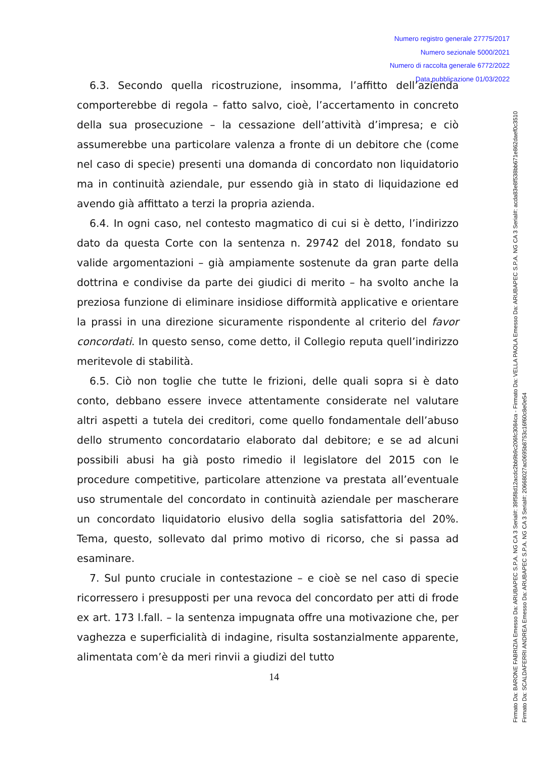Numero registro generale 27775/2017
Numero sezionale 5000/2021
Numero di raccolta generale 6772/2022
Data pubblicazione 01/03/2022
6.3. Secondo quella ricostruzione, insomma, l’affitto dell’azienda comporterebbe di regola – fatto salvo, cioè, l’accertamento in concreto della sua prosecuzione – la cessazione dell’attività d’impresa; e ciò assumerebbe una particolare valenza a fronte di un debitore che (come nel caso di specie) presenti una domanda di concordato non liquidatorio ma in continuità aziendale, pur essendo già in stato di liquidazione ed avendo già affittato a terzi la propria azienda.
6.4. In ogni caso, nel contesto magmatico di cui si è detto, l’indirizzo dato da questa Corte con la sentenza n. 29742 del 2018, fondato su valide argomentazioni – già ampiamente sostenute da gran parte della dottrina e condivise da parte dei giudici di merito – ha svolto anche la preziosa funzione di eliminare insidiose difformità applicative e orientare la prassi in una direzione sicuramente rispondente al criterio del favor concordati. In questo senso, come detto, il Collegio reputa quell’indirizzo meritevole di stabilità.
6.5. Ciò non toglie che tutte le frizioni, delle quali sopra si è dato conto, debbano essere invece attentamente considerate nel valutare altri aspetti a tutela dei creditori, come quello fondamentale dell’abuso dello strumento concordatario elaborato dal debitore; e se ad alcuni possibili abusi ha già posto rimedio il legislatore del 2015 con le procedure competitive, particolare attenzione va prestata all’eventuale uso strumentale del concordato in continuità aziendale per mascherare un concordato liquidatorio elusivo della soglia satisfattoria del 20%. Tema, questo, sollevato dal primo motivo di ricorso, che si passa ad esaminare.
7. Sul punto cruciale in contestazione – e cioè se nel caso di specie ricorressero i presupposti per una revoca del concordato per atti di frode ex art. 173 l.fall. – la sentenza impugnata offre una motivazione che, per vaghezza e superficialità di indagine, risulta sostanzialmente apparente, alimentata com’è da meri rinvii a giudizi del tutto
14
Firmato Da: BARONE FABRIZIA Emesso Da: ARUBAPEC S.P.A. NG CA 3 Serial#: 39f5f8d12acdc2bb9b9c206fc3084ca - Firmato Da: VELLA PAOLA Emesso Da: ARUBAPEC S.P.A. NG CA 3 Serial#: acda83e8f538bb671e862daef0c3510
Firmato Da: SCALDAFERRI ANDREA Emesso Da: ARUBAPEC S.P.A. NG CA 3 Serial#: 20668027ac0695b8753c16f60c8e0e54